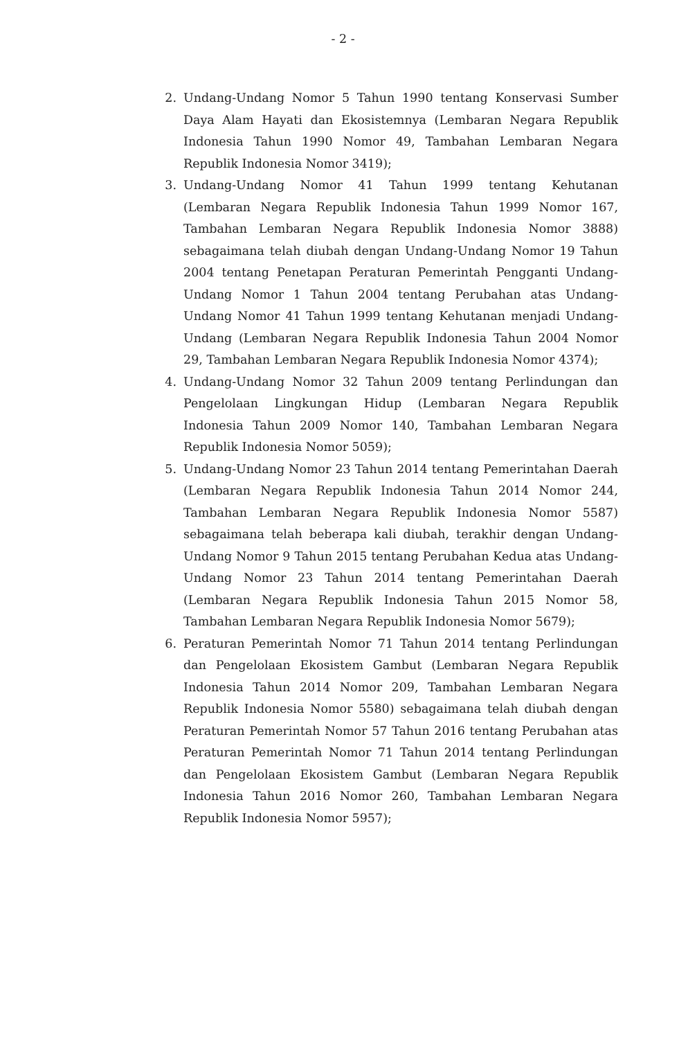- 2 -
2. Undang-Undang Nomor 5 Tahun 1990 tentang Konservasi Sumber Daya Alam Hayati dan Ekosistemnya (Lembaran Negara Republik Indonesia Tahun 1990 Nomor 49, Tambahan Lembaran Negara Republik Indonesia Nomor 3419);
3. Undang-Undang Nomor 41 Tahun 1999 tentang Kehutanan (Lembaran Negara Republik Indonesia Tahun 1999 Nomor 167, Tambahan Lembaran Negara Republik Indonesia Nomor 3888) sebagaimana telah diubah dengan Undang-Undang Nomor 19 Tahun 2004 tentang Penetapan Peraturan Pemerintah Pengganti Undang-Undang Nomor 1 Tahun 2004 tentang Perubahan atas Undang-Undang Nomor 41 Tahun 1999 tentang Kehutanan menjadi Undang-Undang (Lembaran Negara Republik Indonesia Tahun 2004 Nomor 29, Tambahan Lembaran Negara Republik Indonesia Nomor 4374);
4. Undang-Undang Nomor 32 Tahun 2009 tentang Perlindungan dan Pengelolaan Lingkungan Hidup (Lembaran Negara Republik Indonesia Tahun 2009 Nomor 140, Tambahan Lembaran Negara Republik Indonesia Nomor 5059);
5. Undang-Undang Nomor 23 Tahun 2014 tentang Pemerintahan Daerah (Lembaran Negara Republik Indonesia Tahun 2014 Nomor 244, Tambahan Lembaran Negara Republik Indonesia Nomor 5587) sebagaimana telah beberapa kali diubah, terakhir dengan Undang-Undang Nomor 9 Tahun 2015 tentang Perubahan Kedua atas Undang-Undang Nomor 23 Tahun 2014 tentang Pemerintahan Daerah (Lembaran Negara Republik Indonesia Tahun 2015 Nomor 58, Tambahan Lembaran Negara Republik Indonesia Nomor 5679);
6. Peraturan Pemerintah Nomor 71 Tahun 2014 tentang Perlindungan dan Pengelolaan Ekosistem Gambut (Lembaran Negara Republik Indonesia Tahun 2014 Nomor 209, Tambahan Lembaran Negara Republik Indonesia Nomor 5580) sebagaimana telah diubah dengan Peraturan Pemerintah Nomor 57 Tahun 2016 tentang Perubahan atas Peraturan Pemerintah Nomor 71 Tahun 2014 tentang Perlindungan dan Pengelolaan Ekosistem Gambut (Lembaran Negara Republik Indonesia Tahun 2016 Nomor 260, Tambahan Lembaran Negara Republik Indonesia Nomor 5957);